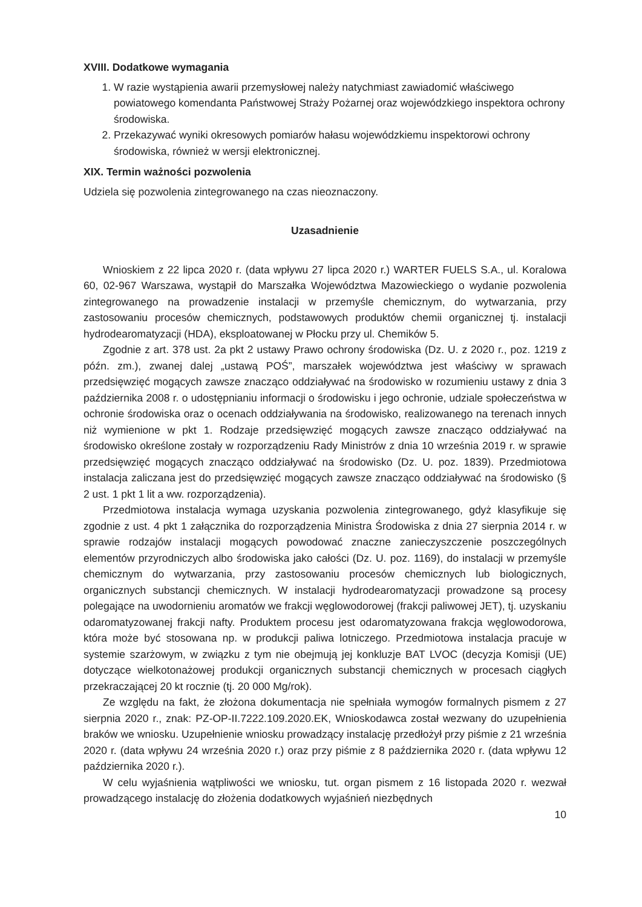XVIII. Dodatkowe wymagania
1. W razie wystąpienia awarii przemysłowej należy natychmiast zawiadomić właściwego powiatowego komendanta Państwowej Straży Pożarnej oraz wojewódzkiego inspektora ochrony środowiska.
2. Przekazywać wyniki okresowych pomiarów hałasu wojewódzkiemu inspektorowi ochrony środowiska, również w wersji elektronicznej.
XIX. Termin ważności pozwolenia
Udziela się pozwolenia zintegrowanego na czas nieoznaczony.
Uzasadnienie
Wnioskiem z 22 lipca 2020 r. (data wpływu 27 lipca 2020 r.) WARTER FUELS S.A., ul. Koralowa 60, 02-967 Warszawa, wystąpił do Marszałka Województwa Mazowieckiego o wydanie pozwolenia zintegrowanego na prowadzenie instalacji w przemyśle chemicznym, do wytwarzania, przy zastosowaniu procesów chemicznych, podstawowych produktów chemii organicznej tj. instalacji hydrodearomatyzacji (HDA), eksploatowanej w Płocku przy ul. Chemików 5.
Zgodnie z art. 378 ust. 2a pkt 2 ustawy Prawo ochrony środowiska (Dz. U. z 2020 r., poz. 1219 z późn. zm.), zwanej dalej „ustawą POŚ”, marszałek województwa jest właściwy w sprawach przedsięwzięć mogących zawsze znacząco oddziaływać na środowisko w rozumieniu ustawy z dnia 3 października 2008 r. o udostępnianiu informacji o środowisku i jego ochronie, udziale społeczeństwa w ochronie środowiska oraz o ocenach oddziaływania na środowisko, realizowanego na terenach innych niż wymienione w pkt 1. Rodzaje przedsięwzięć mogących zawsze znacząco oddziaływać na środowisko określone zostały w rozporządzeniu Rady Ministrów z dnia 10 września 2019 r. w sprawie przedsięwzięć mogących znacząco oddziaływać na środowisko (Dz. U. poz. 1839). Przedmiotowa instalacja zaliczana jest do przedsięwzięć mogących zawsze znacząco oddziaływać na środowisko (§ 2 ust. 1 pkt 1 lit a ww. rozporządzenia).
Przedmiotowa instalacja wymaga uzyskania pozwolenia zintegrowanego, gdyż klasyfikuje się zgodnie z ust. 4 pkt 1 załącznika do rozporządzenia Ministra Środowiska z dnia 27 sierpnia 2014 r. w sprawie rodzajów instalacji mogących powodować znaczne zanieczyszczenie poszczególnych elementów przyrodniczych albo środowiska jako całości (Dz. U. poz. 1169), do instalacji w przemyśle chemicznym do wytwarzania, przy zastosowaniu procesów chemicznych lub biologicznych, organicznych substancji chemicznych. W instalacji hydrodearomatyzacji prowadzone są procesy polegające na uwodornieniu aromatów we frakcji węglowodorowej (frakcji paliwowej JET), tj. uzyskaniu odaromatyzowanej frakcji nafty. Produktem procesu jest odaromatyzowana frakcja węglowodorowa, która może być stosowana np. w produkcji paliwa lotniczego. Przedmiotowa instalacja pracuje w systemie szarżowym, w związku z tym nie obejmują jej konkluzje BAT LVOC (decyzja Komisji (UE) dotyczące wielkotonażowej produkcji organicznych substancji chemicznych w procesach ciągłych przekraczającej 20 kt rocznie (tj. 20 000 Mg/rok).
Ze względu na fakt, że złożona dokumentacja nie spełniała wymogów formalnych pismem z 27 sierpnia 2020 r., znak: PZ-OP-II.7222.109.2020.EK, Wnioskodawca został wezwany do uzupełnienia braków we wniosku. Uzupełnienie wniosku prowadzący instalację przedłożył przy piśmie z 21 września 2020 r. (data wpływu 24 września 2020 r.) oraz przy piśmie z 8 października 2020 r. (data wpływu 12 października 2020 r.).
W celu wyjaśnienia wątpliwości we wniosku, tut. organ pismem z 16 listopada 2020 r. wezwał prowadzącego instalację do złożenia dodatkowych wyjaśnień niezbędnych
10